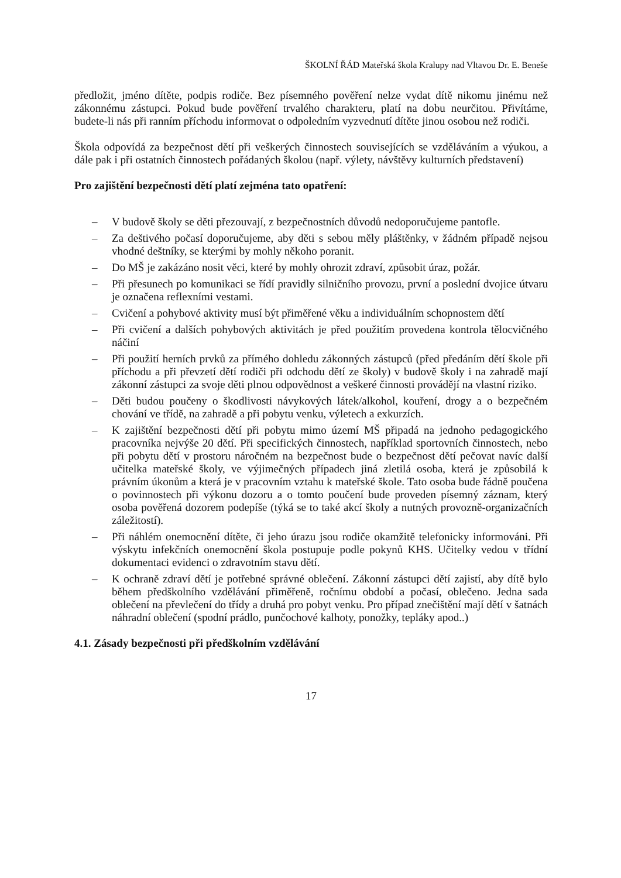ŠKOLNÍ ŘÁD Mateřská škola Kralupy nad Vltavou Dr. E. Beneše
předložit, jméno dítěte, podpis rodiče. Bez písemného pověření nelze vydat dítě nikomu jinému než zákonnému zástupci. Pokud bude pověření trvalého charakteru, platí na dobu neurčitou. Přivítáme, budete-li nás při ranním příchodu informovat o odpoledním vyzvednutí dítěte jinou osobou než rodiči.
Škola odpovídá za bezpečnost dětí při veškerých činnostech souvisejících se vzděláváním a výukou, a dále pak i při ostatních činnostech pořádaných školou (např. výlety, návštěvy kulturních představení)
Pro zajištění bezpečnosti dětí platí zejména tato opatření:
– V budově školy se děti přezouvají, z bezpečnostních důvodů nedoporučujeme pantofle.
– Za deštivého počasí doporučujeme, aby děti s sebou měly pláštěnky, v žádném případě nejsou vhodné deštníky, se kterými by mohly někoho poranit.
– Do MŠ je zakázáno nosit věci, které by mohly ohrozit zdraví, způsobit úraz, požár.
– Při přesunech po komunikaci se řídí pravidly silničního provozu, první a poslední dvojice útvaru je označena reflexními vestami.
– Cvičení a pohybové aktivity musí být přiměřené věku a individuálním schopnostem dětí
– Při cvičení a dalších pohybových aktivitách je před použitím provedena kontrola tělocvičného náčiní
– Při použití herních prvků za přímého dohledu zákonných zástupců (před předáním dětí škole při příchodu a při převzetí dětí rodiči při odchodu dětí ze školy) v budově školy i na zahradě mají zákonní zástupci za svoje děti plnou odpovědnost a veškeré činnosti provádějí na vlastní riziko.
– Děti budou poučeny o škodlivosti návykových látek/alkohol, kouření, drogy a o bezpečném chování ve třídě, na zahradě a při pobytu venku, výletech a exkurzích.
– K zajištění bezpečnosti dětí při pobytu mimo území MŠ připadá na jednoho pedagogického pracovníka nejvýše 20 dětí. Při specifických činnostech, například sportovních činnostech, nebo při pobytu dětí v prostoru náročném na bezpečnost bude o bezpečnost dětí pečovat navíc další učitelka mateřské školy, ve výjimečných případech jiná zletilá osoba, která je způsobilá k právním úkonům a která je v pracovním vztahu k mateřské škole. Tato osoba bude řádně poučena o povinnostech při výkonu dozoru a o tomto poučení bude proveden písemný záznam, který osoba pověřená dozorem podepíše (týká se to také akcí školy a nutných provozně-organizačních záležitostí).
– Při náhlém onemocnění dítěte, či jeho úrazu jsou rodiče okamžitě telefonicky informováni. Při výskytu infekčních onemocnění škola postupuje podle pokynů KHS. Učitelky vedou v třídní dokumentaci evidenci o zdravotním stavu dětí.
– K ochraně zdraví dětí je potřebné správné oblečení. Zákonní zástupci dětí zajistí, aby dítě bylo během předškolního vzdělávání přiměřeně, ročnímu období a počasí, oblečeno. Jedna sada oblečení na převlečení do třídy a druhá pro pobyt venku. Pro případ znečištění mají dětí v šatnách náhradní oblečení (spodní prádlo, punčochové kalhoty, ponožky, tepláky apod..)
4.1. Zásady bezpečnosti při předškolním vzdělávání
17